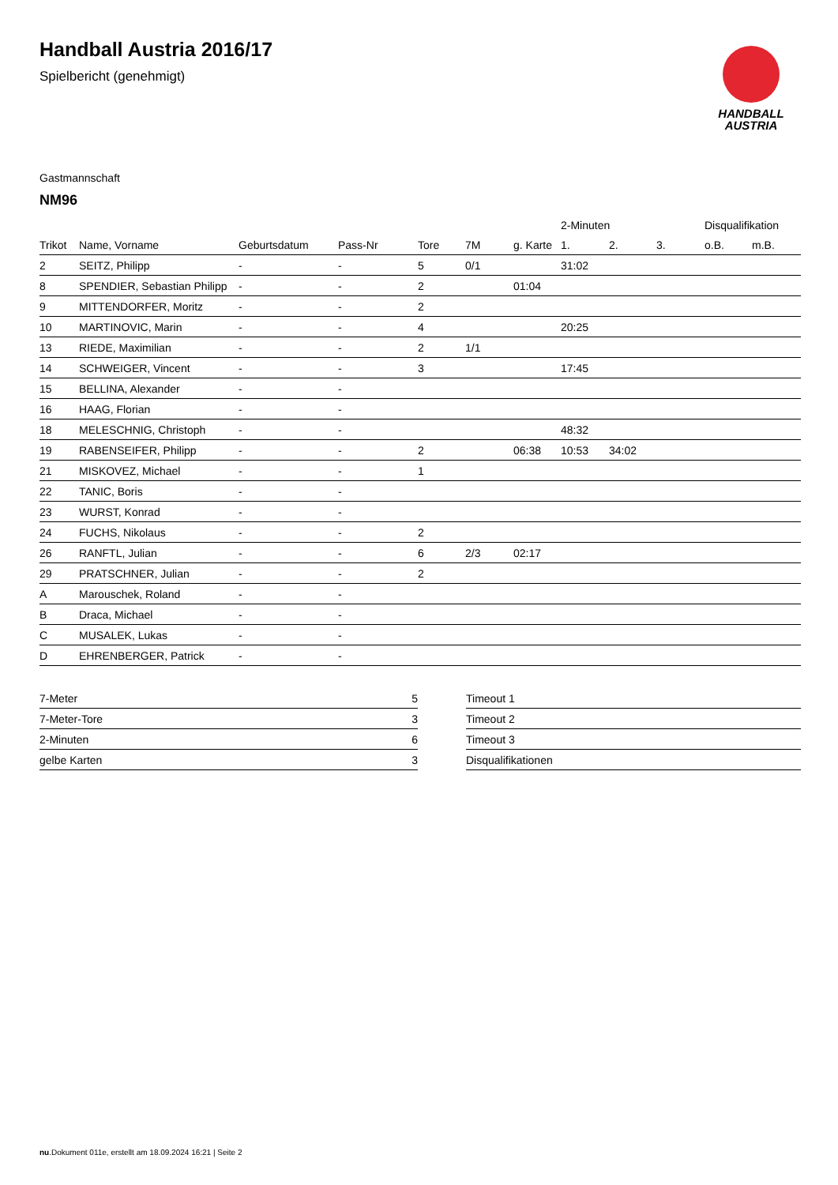Handball Austria 2016/17
Spielbericht (genehmigt)
HANDBALL
AUSTRIA
Gastmannschaft
NM96
| | | | | | | | 2-Minuten | | | Disqualifikation | |
| --- | --- | --- | --- | --- | --- | --- | --- | --- | --- | --- | --- |
| Trikot | Name, Vorname | Geburtsdatum | Pass-Nr | Tore | 7M | g. Karte | 1. | 2. | 3. | o.B. | m.B. |
| 2 | SEITZ, Philipp | - | - | 5 | 0/1 | | 31:02 | | | | |
| 8 | SPENDIER, Sebastian Philipp | - | - | 2 | | 01:04 | | | | | |
| 9 | MITTENDORFER, Moritz | - | - | 2 | | | | | | | |
| 10 | MARTINOVIC, Marin | - | - | 4 | | | 20:25 | | | | |
| 13 | RIEDE, Maximilian | - | - | 2 | 1/1 | | | | | | |
| 14 | SCHWEIGER, Vincent | - | - | 3 | | | 17:45 | | | | |
| 15 | BELLINA, Alexander | - | - | | | | | | | | |
| 16 | HAAG, Florian | - | - | | | | | | | | |
| 18 | MELESCHNIG, Christoph | - | - | | | | 48:32 | | | | |
| 19 | RABENSEIFER, Philipp | - | - | 2 | | 06:38 | 10:53 | 34:02 | | | |
| 21 | MISKOVEZ, Michael | - | - | 1 | | | | | | | |
| 22 | TANIC, Boris | - | - | | | | | | | | |
| 23 | WURST, Konrad | - | - | | | | | | | | |
| 24 | FUCHS, Nikolaus | - | - | 2 | | | | | | | |
| 26 | RANFTL, Julian | - | - | 6 | 2/3 | 02:17 | | | | | |
| 29 | PRATSCHNER, Julian | - | - | 2 | | | | | | | |
| A | Marouschek, Roland | - | - | | | | | | | | |
| B | Draca, Michael | - | - | | | | | | | | |
| C | MUSALEK, Lukas | - | - | | | | | | | | |
| D | EHRENBERGER, Patrick | - | - | | | | | | | | |
| 7-Meter | 5 |
| 7-Meter-Tore | 3 |
| 2-Minuten | 6 |
| gelbe Karten | 3 |
| Timeout 1 |
| Timeout 2 |
| Timeout 3 |
| Disqualifikationen |
nu.Dokument 011e, erstellt am 18.09.2024 16:21 | Seite 2